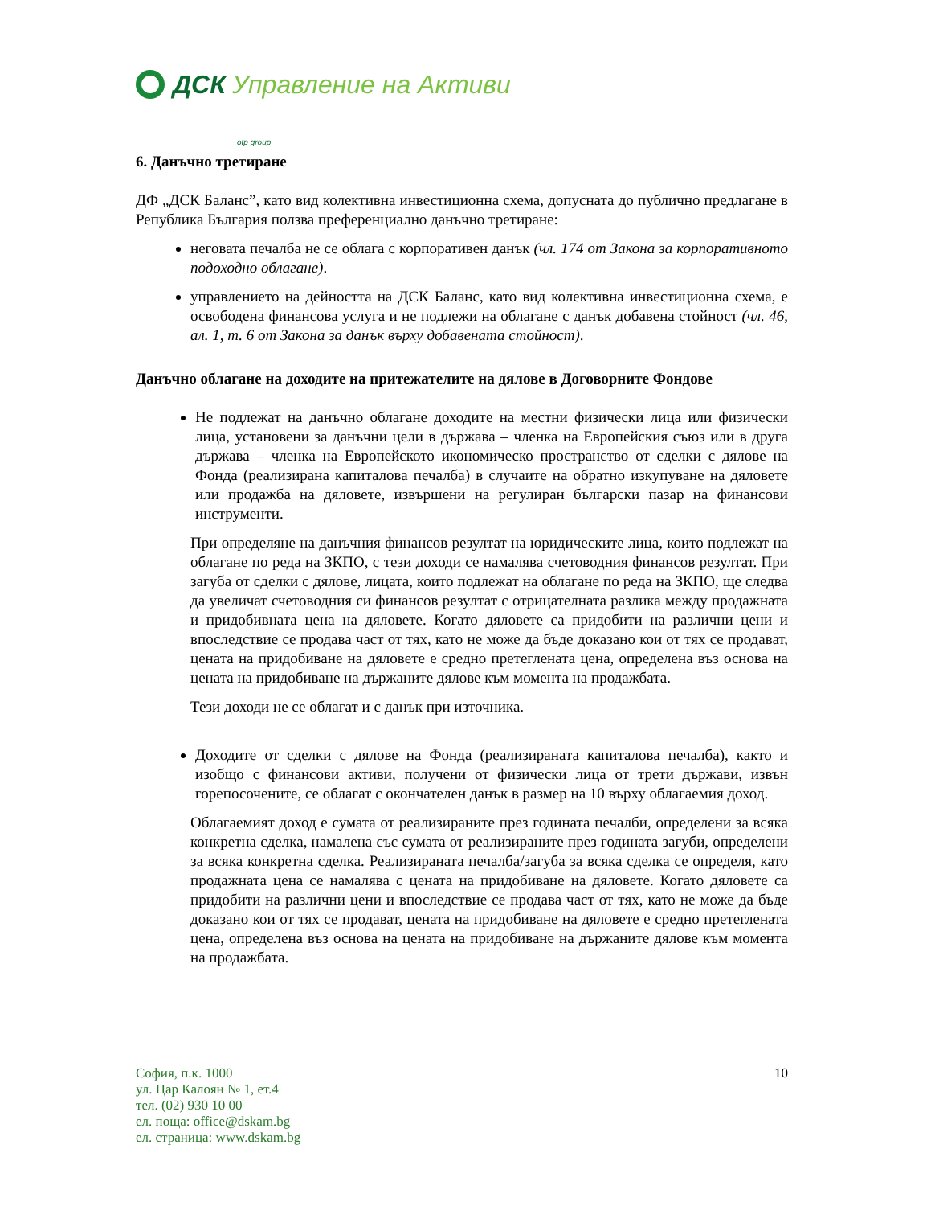ДСК Управление на Активи
otp group
6. Данъчно третиране
ДФ „ДСК Баланс”, като вид колективна инвестиционна схема, допусната до публично предлагане в Република България ползва преференциално данъчно третиране:
неговата печалба не се облага с корпоративен данък (чл. 174 от Закона за корпоративното подоходно облагане).
управлението на дейността на ДСК Баланс, като вид колективна инвестиционна схема, е освободена финансова услуга и не подлежи на облагане с данък добавена стойност (чл. 46, ал. 1, т. 6 от Закона за данък върху добавената стойност).
Данъчно облагане на доходите на притежателите на дялове в Договорните Фондове
Не подлежат на данъчно облагане доходите на местни физически лица или физически лица, установени за данъчни цели в държава – членка на Европейския съюз или в друга държава – членка на Европейското икономическо пространство от сделки с дялове на Фонда (реализирана капиталова печалба) в случаите на обратно изкупуване на дяловете или продажба на дяловете, извършени на регулиран български пазар на финансови инструменти.
При определяне на данъчния финансов резултат на юридическите лица, които подлежат на облагане по реда на ЗКПО, с тези доходи се намалява счетоводния финансов резултат. При загуба от сделки с дялове, лицата, които подлежат на облагане по реда на ЗКПО, ще следва да увеличат счетоводния си финансов резултат с отрицателната разлика между продажната и придобивната цена на дяловете. Когато дяловете са придобити на различни цени и впоследствие се продава част от тях, като не може да бъде доказано кои от тях се продават, цената на придобиване на дяловете е средно претеглената цена, определена въз основа на цената на придобиване на държаните дялове към момента на продажбата.
Тези доходи не се облагат и с данък при източника.
Доходите от сделки с дялове на Фонда (реализираната капиталова печалба), както и изобщо с финансови активи, получени от физически лица от трети държави, извън горепосочените, се облагат с окончателен данък в размер на 10 върху облагаемия доход.
Облагаемият доход е сумата от реализираните през годината печалби, определени за всяка конкретна сделка, намалена със сумата от реализираните през годината загуби, определени за всяка конкретна сделка. Реализираната печалба/загуба за всяка сделка се определя, като продажната цена се намалява с цената на придобиване на дяловете. Когато дяловете са придобити на различни цени и впоследствие се продава част от тях, като не може да бъде доказано кои от тях се продават, цената на придобиване на дяловете е средно претеглената цена, определена въз основа на цената на придобиване на държаните дялове към момента на продажбата.
София, п.к. 1000
ул. Цар Калоян № 1, ет.4
тел. (02) 930 10 00
ел. поща: office@dskam.bg
ел. страница: www.dskam.bg
10